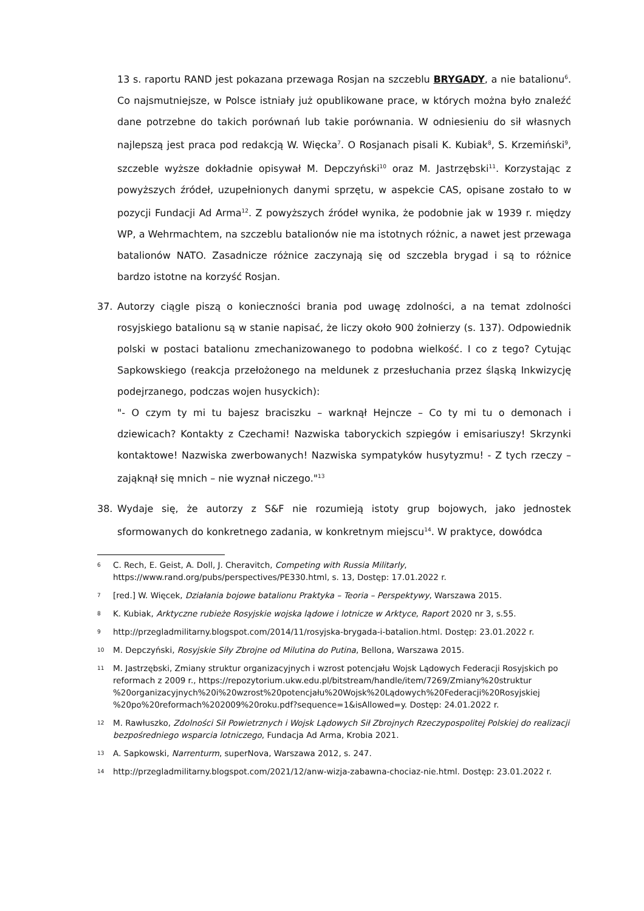13 s. raportu RAND jest pokazana przewaga Rosjan na szczeblu BRYGADY, a nie batalionu<sup>6</sup>. Co najsmutniejsze, w Polsce istniały już opublikowane prace, w których można było znaleźć dane potrzebne do takich porównań lub takie porównania. W odniesieniu do sił własnych najlepszą jest praca pod redakcją W. Więcka<sup>7</sup>. O Rosjanach pisali K. Kubiak<sup>8</sup>, S. Krzemiński<sup>9</sup>, szczeble wyższe dokładnie opisywał M. Depczyński<sup>10</sup> oraz M. Jastrzębski<sup>11</sup>. Korzystając z powyższych źródeł, uzupełnionych danymi sprzętu, w aspekcie CAS, opisane zostało to w pozycji Fundacji Ad Arma<sup>12</sup>. Z powyższych źródeł wynika, że podobnie jak w 1939 r. między WP, a Wehrmachtem, na szczeblu batalionów nie ma istotnych różnic, a nawet jest przewaga batalionów NATO. Zasadnicze różnice zaczynają się od szczebla brygad i są to różnice bardzo istotne na korzyść Rosjan.
37. Autorzy ciągle piszą o konieczności brania pod uwagę zdolności, a na temat zdolności rosyjskiego batalionu są w stanie napisać, że liczy około 900 żołnierzy (s. 137). Odpowiednik polski w postaci batalionu zmechanizowanego to podobna wielkość. I co z tego? Cytując Sapkowskiego (reakcja przełożonego na meldunek z przesłuchania przez śląską Inkwizycję podejrzanego, podczas wojen husyckich):
"- O czym ty mi tu bajesz braciszku – warknął Hejncze – Co ty mi tu o demonach i dziewicach? Kontakty z Czechami! Nazwiska taboryckich szpiegów i emisariuszy! Skrzynki kontaktowe! Nazwiska zwerbowanych! Nazwiska sympatyków husytyzmu! - Z tych rzeczy – zająknął się mnich – nie wyznał niczego."<sup>13</sup>
38. Wydaje się, że autorzy z S&F nie rozumieją istoty grup bojowych, jako jednostek sformowanych do konkretnego zadania, w konkretnym miejscu<sup>14</sup>. W praktyce, dowódca
<sup>6</sup> C. Rech, E. Geist, A. Doll, J. Cheravitch, Competing with Russia Militarly, https://www.rand.org/pubs/perspectives/PE330.html, s. 13, Dostęp: 17.01.2022 r.
<sup>7</sup> [red.] W. Więcek, Działania bojowe batalionu Praktyka – Teoria – Perspektywy, Warszawa 2015.
<sup>8</sup> K. Kubiak, Arktyczne rubieże Rosyjskie wojska lądowe i lotnicze w Arktyce, Raport 2020 nr 3, s.55.
<sup>9</sup> http://przegladmilitarny.blogspot.com/2014/11/rosyjska-brygada-i-batalion.html. Dostęp: 23.01.2022 r.
<sup>10</sup> M. Depczyński, Rosyjskie Siły Zbrojne od Milutina do Putina, Bellona, Warszawa 2015.
<sup>11</sup> M. Jastrzębski, Zmiany struktur organizacyjnych i wzrost potencjału Wojsk Lądowych Federacji Rosyjskich po reformach z 2009 r., https://repozytorium.ukw.edu.pl/bitstream/handle/item/7269/Zmiany%20struktur %20organizacyjnych%20i%20wzrost%20potencjału%20Wojsk%20Lądowych%20Federacji%20Rosyjskiej %20po%20reformach%202009%20roku.pdf?sequence=1&isAllowed=y. Dostęp: 24.01.2022 r.
<sup>12</sup> M. Rawłuszko, Zdolności Sił Powietrznych i Wojsk Lądowych Sił Zbrojnych Rzeczypospolitej Polskiej do realizacji bezpośredniego wsparcia lotniczego, Fundacja Ad Arma, Krobia 2021.
<sup>13</sup> A. Sapkowski, Narrenturm, superNova, Warszawa 2012, s. 247.
<sup>14</sup> http://przegladmilitarny.blogspot.com/2021/12/anw-wizja-zabawna-chociaz-nie.html. Dostęp: 23.01.2022 r.